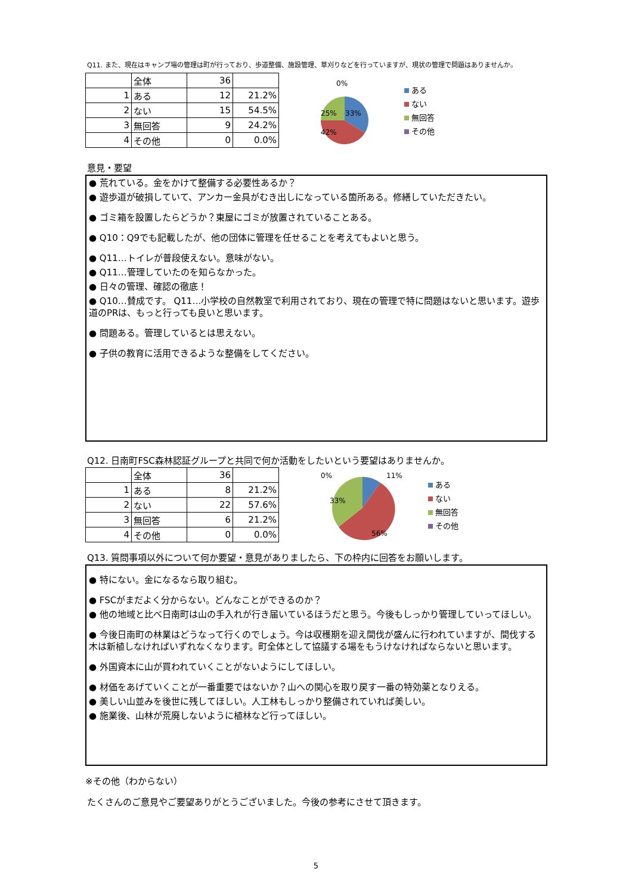Q11. また、現在はキャンプ場の管理は町が行っており、歩道整備、施設管理、草刈りなどを行っていますが、現状の管理で問題はありませんか。
| | 全体 | 36 | |
| 1 | ある | 12 | 21.2% |
| 2 | ない | 15 | 54.5% |
| 3 | 無回答 | 9 | 24.2% |
| 4 | その他 | 0 | 0.0% |
0%
25%
33%
42%
ある
ない
無回答
その他
意見・要望
● 荒れている。金をかけて整備する必要性あるか？
● 遊歩道が破損していて、アンカー金具がむき出しになっている箇所ある。修繕していただきたい。
● ゴミ箱を設置したらどうか？東屋にゴミが放置されていることある。
● Q10：Q9でも記載したが、他の団体に管理を任せることを考えてもよいと思う。
● Q11…トイレが普段使えない。意味がない。
● Q11…管理していたのを知らなかった。
● 日々の管理、確認の徹底！
● Q10…賛成です。 Q11…小学校の自然教室で利用されており、現在の管理で特に問題はないと思います。遊歩道のPRは、もっと行っても良いと思います。
● 問題ある。管理しているとは思えない。
● 子供の教育に活用できるような整備をしてください。
Q12. 日南町FSC森林認証グループと共同で何か活動をしたいという要望はありませんか。
| | 全体 | 36 | |
| 1 | ある | 8 | 21.2% |
| 2 | ない | 22 | 57.6% |
| 3 | 無回答 | 6 | 21.2% |
| 4 | その他 | 0 | 0.0% |
0%
11%
33%
56%
ある
ない
無回答
その他
Q13. 質問事項以外について何か要望・意見がありましたら、下の枠内に回答をお願いします。
● 特にない。金になるなら取り組む。
● FSCがまだよく分からない。どんなことができるのか？
● 他の地域と比べ日南町は山の手入れが行き届いているほうだと思う。今後もしっかり管理していってほしい。
● 今後日南町の林業はどうなって行くのでしょう。今は収穫期を迎え間伐が盛んに行われていますが、間伐する木は新植しなければいずれなくなります。町全体として協議する場をもうけなければならないと思います。
● 外国資本に山が買われていくことがないようにしてほしい。
● 材価をあげていくことが一番重要ではないか？山への関心を取り戻す一番の特効薬となりえる。
● 美しい山並みを後世に残してほしい。人工林もしっかり整備されていれば美しい。
● 施業後、山林が荒廃しないように植林など行ってほしい。
※その他（わからない）
たくさんのご意見やご要望ありがとうございました。今後の参考にさせて頂きます。
5